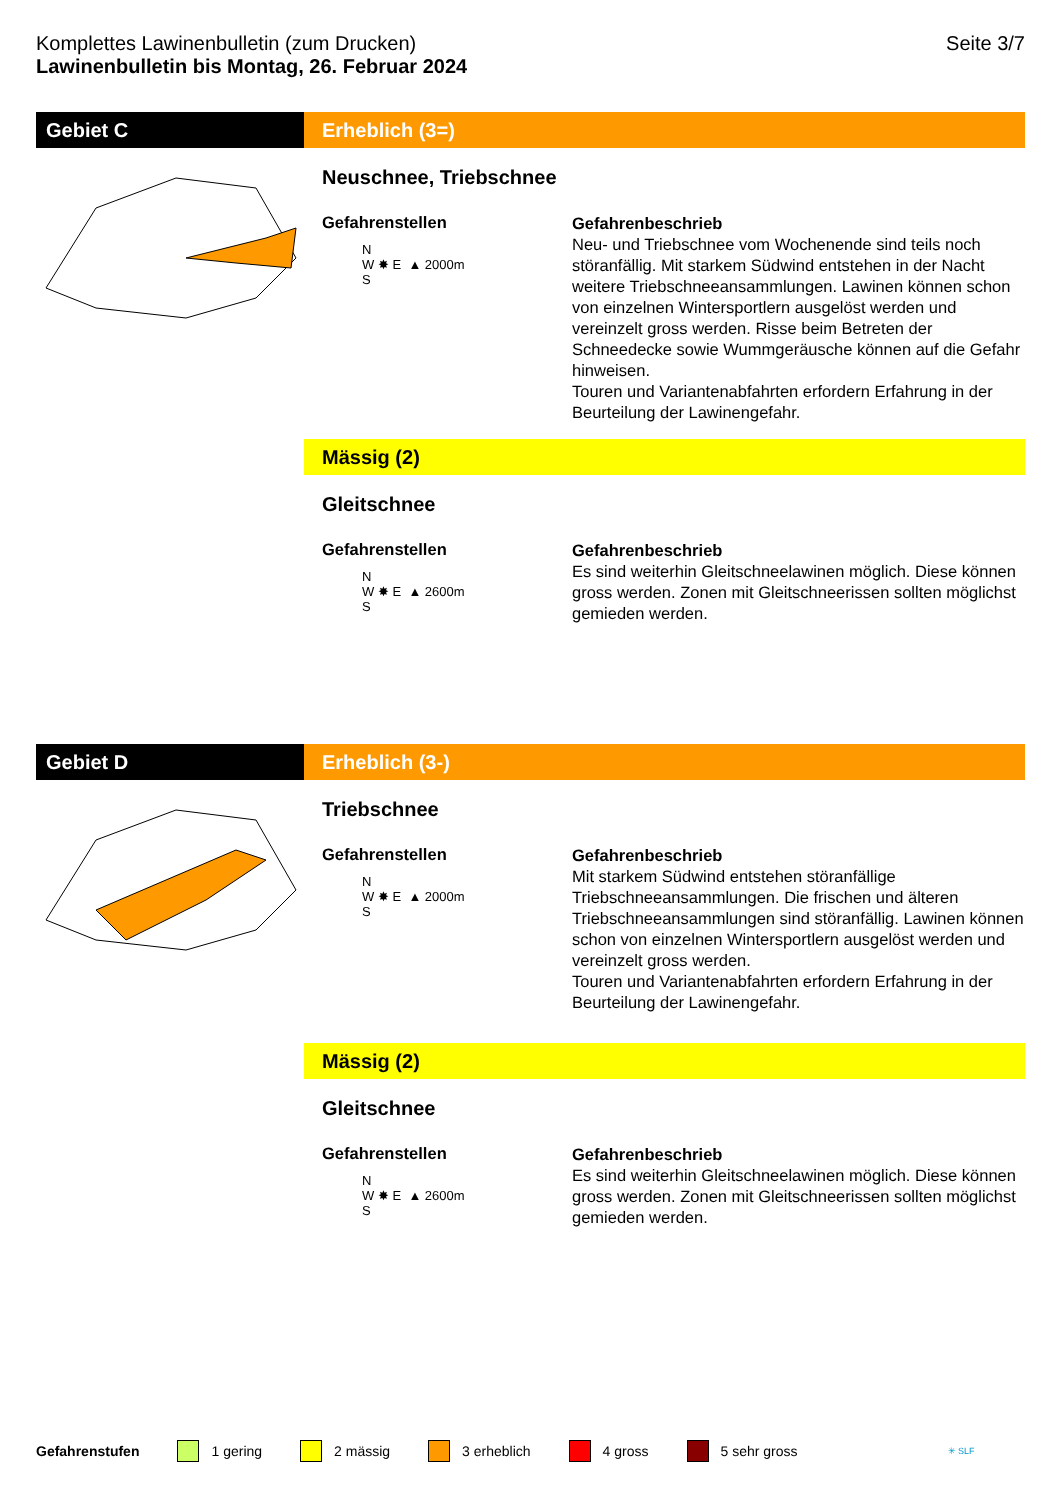Komplettes Lawinenbulletin (zum Drucken)
Lawinenbulletin bis Montag, 26. Februar 2024
Seite 3/7
Gebiet C Erheblich (3=)
Neuschnee, Triebschnee
Gefahrenstellen
N
W ✸ E ▲ 2000m
S
Gefahrenbeschrieb
Neu- und Triebschnee vom Wochenende sind teils noch störanfällig. Mit starkem Südwind entstehen in der Nacht weitere Triebschneeansammlungen. Lawinen können schon von einzelnen Wintersportlern ausgelöst werden und vereinzelt gross werden. Risse beim Betreten der Schneedecke sowie Wummgeräusche können auf die Gefahr hinweisen.
Touren und Variantenabfahrten erfordern Erfahrung in der Beurteilung der Lawinengefahr.
Mässig (2)
Gleitschnee
Gefahrenstellen
N
W ✸ E ▲ 2600m
S
Gefahrenbeschrieb
Es sind weiterhin Gleitschneelawinen möglich. Diese können gross werden. Zonen mit Gleitschneerissen sollten möglichst gemieden werden.
Gebiet D Erheblich (3-)
Triebschnee
Gefahrenstellen
N
W ✸ E ▲ 2000m
S
Gefahrenbeschrieb
Mit starkem Südwind entstehen störanfällige Triebschneeansammlungen. Die frischen und älteren Triebschneeansammlungen sind störanfällig. Lawinen können schon von einzelnen Wintersportlern ausgelöst werden und vereinzelt gross werden.
Touren und Variantenabfahrten erfordern Erfahrung in der Beurteilung der Lawinengefahr.
Mässig (2)
Gleitschnee
Gefahrenstellen
N
W ✸ E ▲ 2600m
S
Gefahrenbeschrieb
Es sind weiterhin Gleitschneelawinen möglich. Diese können gross werden. Zonen mit Gleitschneerissen sollten möglichst gemieden werden.
Gefahrenstufen 1 gering 2 mässig 3 erheblich 4 gross 5 sehr gross ✳ SLF